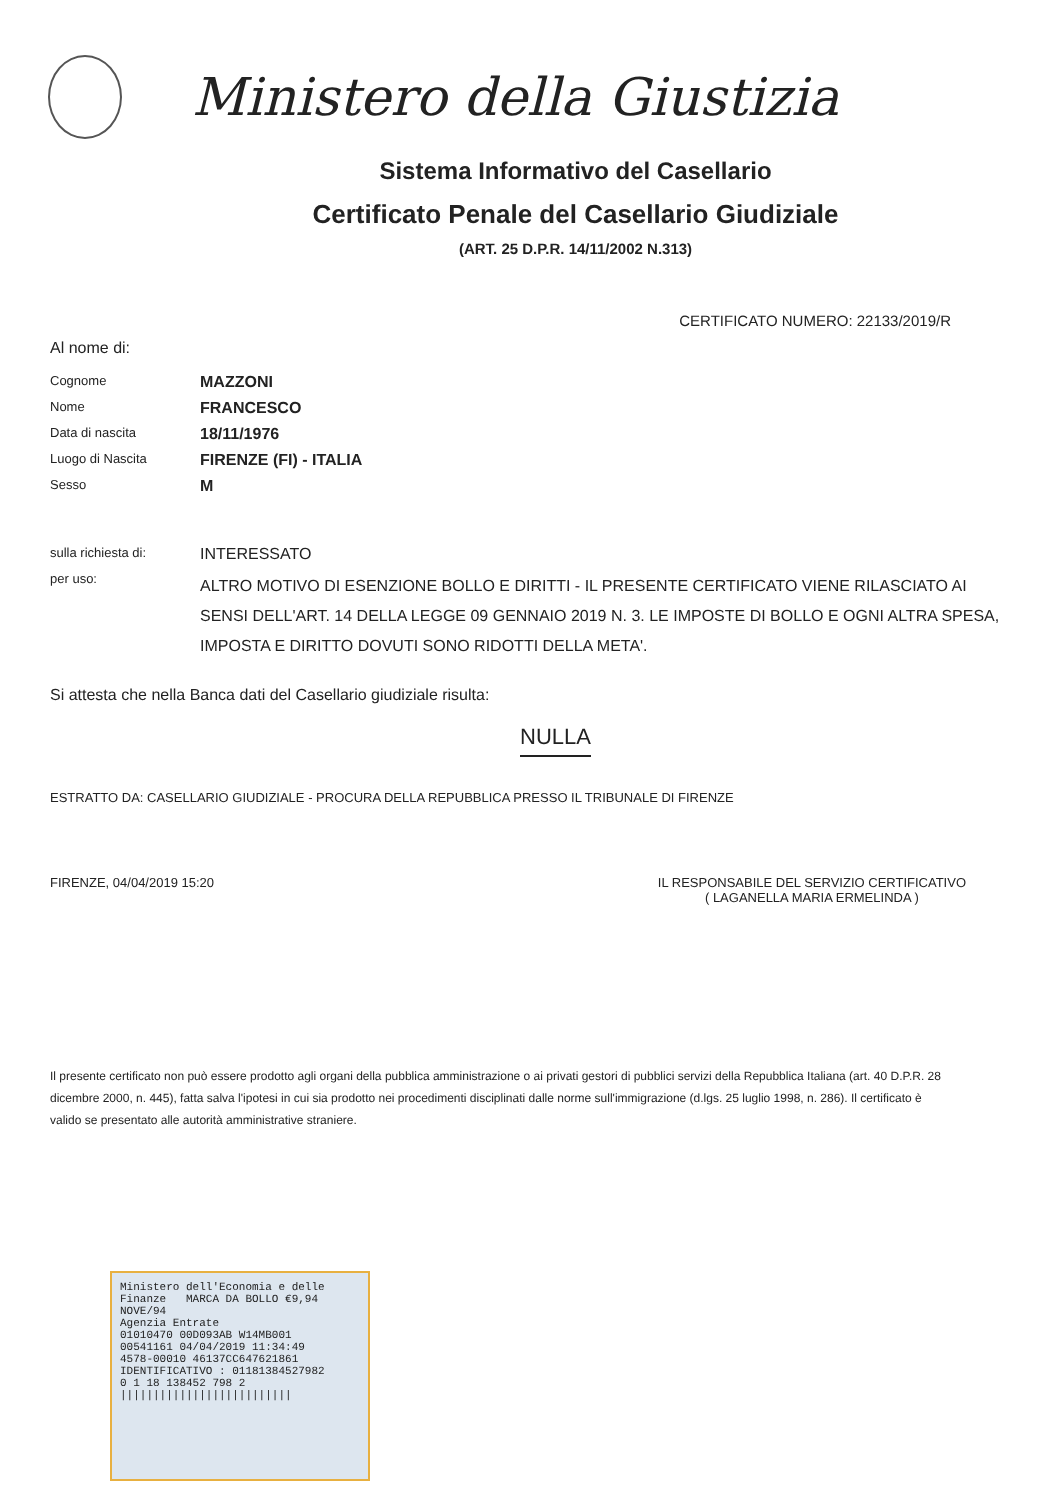Ministero della Giustizia
Sistema Informativo del Casellario
Certificato Penale del Casellario Giudiziale
(ART. 25 D.P.R. 14/11/2002 N.313)
CERTIFICATO NUMERO: 22133/2019/R
Al nome di:
Cognome
MAZZONI
Nome
FRANCESCO
Data di nascita
18/11/1976
Luogo di Nascita
FIRENZE (FI) - ITALIA
Sesso
M
sulla richiesta di:
INTERESSATO
per uso:
ALTRO MOTIVO DI ESENZIONE BOLLO E DIRITTI - IL PRESENTE CERTIFICATO VIENE RILASCIATO AI SENSI DELL'ART. 14 DELLA LEGGE 09 GENNAIO 2019 N. 3. LE IMPOSTE DI BOLLO E OGNI ALTRA SPESA, IMPOSTA E DIRITTO DOVUTI SONO RIDOTTI DELLA META'.
Si attesta che nella Banca dati del Casellario giudiziale risulta:
NULLA
ESTRATTO DA: CASELLARIO GIUDIZIALE - PROCURA DELLA REPUBBLICA PRESSO IL TRIBUNALE DI FIRENZE
FIRENZE, 04/04/2019 15:20 IL RESPONSABILE DEL SERVIZIO CERTIFICATIVO
( LAGANELLA MARIA ERMELINDA )
Il presente certificato non può essere prodotto agli organi della pubblica amministrazione o ai privati gestori di pubblici servizi della Repubblica Italiana (art. 40 D.P.R. 28 dicembre 2000, n. 445), fatta salva l'ipotesi in cui sia prodotto nei procedimenti disciplinati dalle norme sull'immigrazione (d.lgs. 25 luglio 1998, n. 286). Il certificato è valido se presentato alle autorità amministrative straniere.
Ministero dell'Economia e delle Finanze MARCA DA BOLLO €9,94 NOVE/94
Agenzia Entrate
01010470 00D093AB W14MB001
00541161 04/04/2019 11:34:49
4578-00010 46137CC647621861
IDENTIFICATIVO : 01181384527982
0 1 18 138452 798 2
||||||||||||||||||||||||||